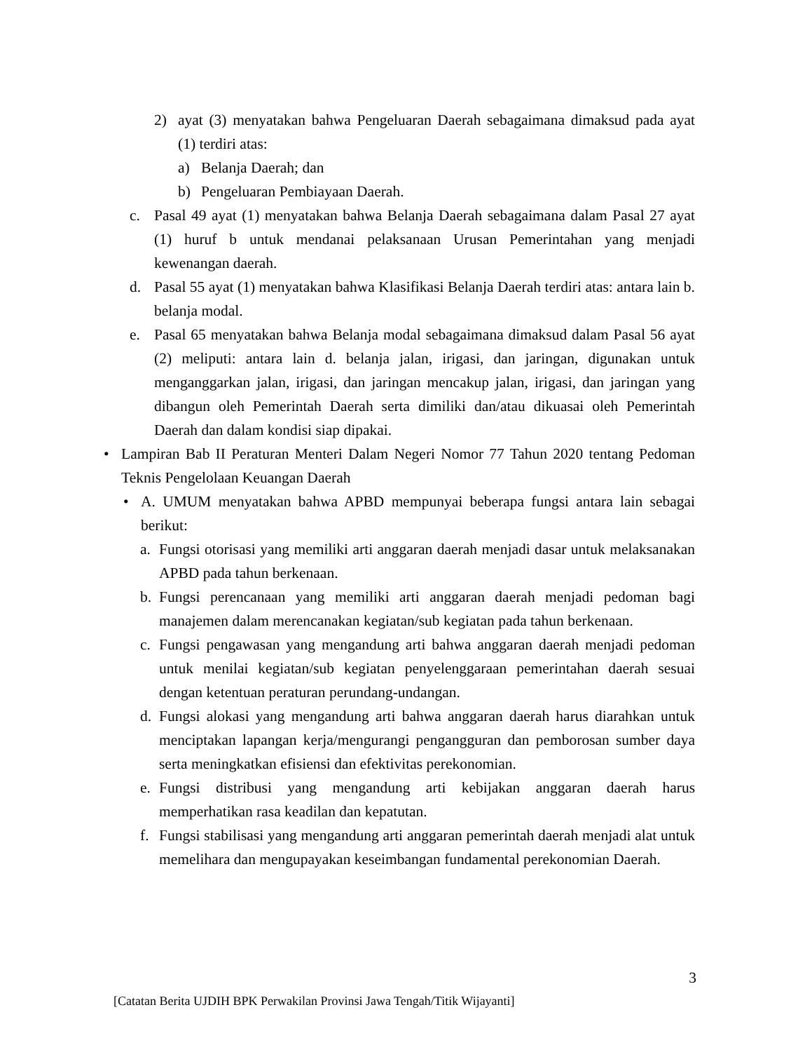2) ayat (3) menyatakan bahwa Pengeluaran Daerah sebagaimana dimaksud pada ayat (1) terdiri atas:
a) Belanja Daerah; dan
b) Pengeluaran Pembiayaan Daerah.
c. Pasal 49 ayat (1) menyatakan bahwa Belanja Daerah sebagaimana dalam Pasal 27 ayat (1) huruf b untuk mendanai pelaksanaan Urusan Pemerintahan yang menjadi kewenangan daerah.
d. Pasal 55 ayat (1) menyatakan bahwa Klasifikasi Belanja Daerah terdiri atas: antara lain b. belanja modal.
e. Pasal 65 menyatakan bahwa Belanja modal sebagaimana dimaksud dalam Pasal 56 ayat (2) meliputi: antara lain d. belanja jalan, irigasi, dan jaringan, digunakan untuk menganggarkan jalan, irigasi, dan jaringan mencakup jalan, irigasi, dan jaringan yang dibangun oleh Pemerintah Daerah serta dimiliki dan/atau dikuasai oleh Pemerintah Daerah dan dalam kondisi siap dipakai.
• Lampiran Bab II Peraturan Menteri Dalam Negeri Nomor 77 Tahun 2020 tentang Pedoman Teknis Pengelolaan Keuangan Daerah
• A. UMUM menyatakan bahwa APBD mempunyai beberapa fungsi antara lain sebagai berikut:
a. Fungsi otorisasi yang memiliki arti anggaran daerah menjadi dasar untuk melaksanakan APBD pada tahun berkenaan.
b. Fungsi perencanaan yang memiliki arti anggaran daerah menjadi pedoman bagi manajemen dalam merencanakan kegiatan/sub kegiatan pada tahun berkenaan.
c. Fungsi pengawasan yang mengandung arti bahwa anggaran daerah menjadi pedoman untuk menilai kegiatan/sub kegiatan penyelenggaraan pemerintahan daerah sesuai dengan ketentuan peraturan perundang-undangan.
d. Fungsi alokasi yang mengandung arti bahwa anggaran daerah harus diarahkan untuk menciptakan lapangan kerja/mengurangi pengangguran dan pemborosan sumber daya serta meningkatkan efisiensi dan efektivitas perekonomian.
e. Fungsi distribusi yang mengandung arti kebijakan anggaran daerah harus memperhatikan rasa keadilan dan kepatutan.
f. Fungsi stabilisasi yang mengandung arti anggaran pemerintah daerah menjadi alat untuk memelihara dan mengupayakan keseimbangan fundamental perekonomian Daerah.
3
[Catatan Berita UJDIH BPK Perwakilan Provinsi Jawa Tengah/Titik Wijayanti]